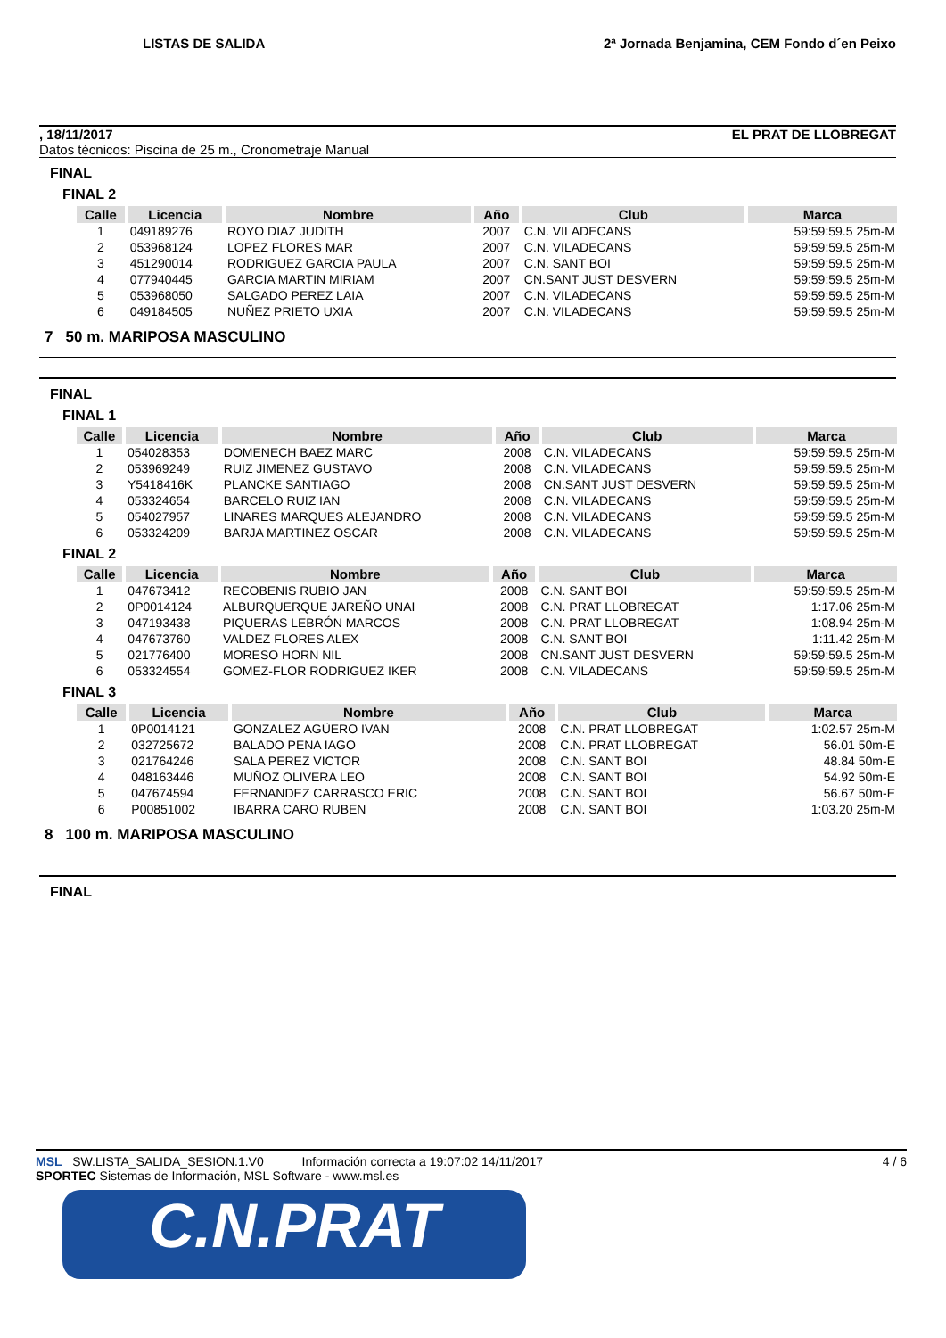LISTAS DE SALIDA 2ª Jornada Benjamina, CEM Fondo d´en Peixo
, 18/11/2017 EL PRAT DE LLOBREGAT
Datos técnicos: Piscina de 25 m., Cronometraje Manual
FINAL
FINAL 2
| Calle | Licencia | Nombre | Año | Club | Marca |
| --- | --- | --- | --- | --- | --- |
| 1 | 049189276 | ROYO DIAZ JUDITH | 2007 | C.N. VILADECANS | 59:59:59.5 25m-M |
| 2 | 053968124 | LOPEZ FLORES MAR | 2007 | C.N. VILADECANS | 59:59:59.5 25m-M |
| 3 | 451290014 | RODRIGUEZ GARCIA PAULA | 2007 | C.N. SANT BOI | 59:59:59.5 25m-M |
| 4 | 077940445 | GARCIA MARTIN MIRIAM | 2007 | CN.SANT JUST DESVERN | 59:59:59.5 25m-M |
| 5 | 053968050 | SALGADO PEREZ LAIA | 2007 | C.N. VILADECANS | 59:59:59.5 25m-M |
| 6 | 049184505 | NUÑEZ PRIETO UXIA | 2007 | C.N. VILADECANS | 59:59:59.5 25m-M |
7 50 m. MARIPOSA MASCULINO
FINAL
FINAL 1
| Calle | Licencia | Nombre | Año | Club | Marca |
| --- | --- | --- | --- | --- | --- |
| 1 | 054028353 | DOMENECH BAEZ MARC | 2008 | C.N. VILADECANS | 59:59:59.5 25m-M |
| 2 | 053969249 | RUIZ JIMENEZ GUSTAVO | 2008 | C.N. VILADECANS | 59:59:59.5 25m-M |
| 3 | Y5418416K | PLANCKE SANTIAGO | 2008 | CN.SANT JUST DESVERN | 59:59:59.5 25m-M |
| 4 | 053324654 | BARCELO RUIZ IAN | 2008 | C.N. VILADECANS | 59:59:59.5 25m-M |
| 5 | 054027957 | LINARES MARQUES ALEJANDRO | 2008 | C.N. VILADECANS | 59:59:59.5 25m-M |
| 6 | 053324209 | BARJA MARTINEZ OSCAR | 2008 | C.N. VILADECANS | 59:59:59.5 25m-M |
FINAL 2
| Calle | Licencia | Nombre | Año | Club | Marca |
| --- | --- | --- | --- | --- | --- |
| 1 | 047673412 | RECOBENIS RUBIO JAN | 2008 | C.N. SANT BOI | 59:59:59.5 25m-M |
| 2 | 0P0014124 | ALBURQUERQUE JAREÑO UNAI | 2008 | C.N. PRAT LLOBREGAT | 1:17.06 25m-M |
| 3 | 047193438 | PIQUERAS LEBRÓN MARCOS | 2008 | C.N. PRAT LLOBREGAT | 1:08.94 25m-M |
| 4 | 047673760 | VALDEZ FLORES ALEX | 2008 | C.N. SANT BOI | 1:11.42 25m-M |
| 5 | 021776400 | MORESO HORN NIL | 2008 | CN.SANT JUST DESVERN | 59:59:59.5 25m-M |
| 6 | 053324554 | GOMEZ-FLOR RODRIGUEZ IKER | 2008 | C.N. VILADECANS | 59:59:59.5 25m-M |
FINAL 3
| Calle | Licencia | Nombre | Año | Club | Marca |
| --- | --- | --- | --- | --- | --- |
| 1 | 0P0014121 | GONZALEZ AGÜERO IVAN | 2008 | C.N. PRAT LLOBREGAT | 1:02.57 25m-M |
| 2 | 032725672 | BALADO PENA IAGO | 2008 | C.N. PRAT LLOBREGAT | 56.01 50m-E |
| 3 | 021764246 | SALA PEREZ VICTOR | 2008 | C.N. SANT BOI | 48.84 50m-E |
| 4 | 048163446 | MUÑOZ OLIVERA LEO | 2008 | C.N. SANT BOI | 54.92 50m-E |
| 5 | 047674594 | FERNANDEZ CARRASCO ERIC | 2008 | C.N. SANT BOI | 56.67 50m-E |
| 6 | P00851002 | IBARRA CARO RUBEN | 2008 | C.N. SANT BOI | 1:03.20 25m-M |
8 100 m. MARIPOSA MASCULINO
FINAL
MSL SW.LISTA_SALIDA_SESION.1.V0 Información correcta a 19:07:02 14/11/2017 4 / 6
SPORTEC Sistemas de Información, MSL Software - www.msl.es
C.N.PRAT